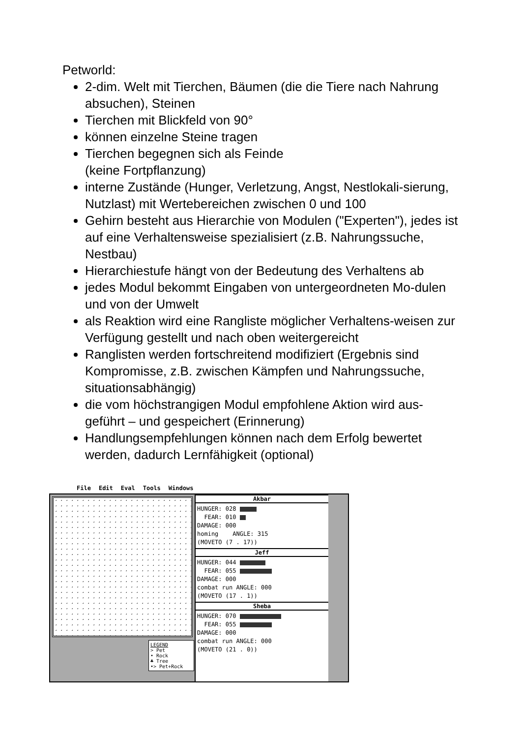Petworld:
2-dim. Welt mit Tierchen, Bäumen (die die Tiere nach Nahrung absuchen), Steinen
Tierchen mit Blickfeld von 90°
können einzelne Steine tragen
Tierchen begegnen sich als Feinde
(keine Fortpflanzung)
interne Zustände (Hunger, Verletzung, Angst, Nestlokali-sierung, Nutzlast) mit Wertebereichen zwischen 0 und 100
Gehirn besteht aus Hierarchie von Modulen ("Experten"), jedes ist auf eine Verhaltensweise spezialisiert (z.B. Nahrungssuche, Nestbau)
Hierarchiestufe hängt von der Bedeutung des Verhaltens ab
jedes Modul bekommt Eingaben von untergeordneten Mo-dulen und von der Umwelt
als Reaktion wird eine Rangliste möglicher Verhaltens-weisen zur Verfügung gestellt und nach oben weitergereicht
Ranglisten werden fortschreitend modifiziert (Ergebnis sind Kompromisse, z.B. zwischen Kämpfen und Nahrungssuche, situationsabhängig)
die vom höchstrangigen Modul empfohlene Aktion wird aus-geführt – und gespeichert (Erinnerung)
Handlungsempfehlungen können nach dem Erfolg bewertet werden, dadurch Lernfähigkeit (optional)
File Edit Eval Tools Windows
LEGEND
> Pet
• Rock
♣ Tree
•> Pet+Rock
Akbar
HUNGER: 028
FEAR: 010
DAMAGE: 000
homing ANGLE: 315
(MOVETO (7 . 17))
Jeff
HUNGER: 044
FEAR: 055
DAMAGE: 000
combat run ANGLE: 000
(MOVETO (17 . 1))
Sheba
HUNGER: 070
FEAR: 055
DAMAGE: 000
combat run ANGLE: 000
(MOVETO (21 . 0))